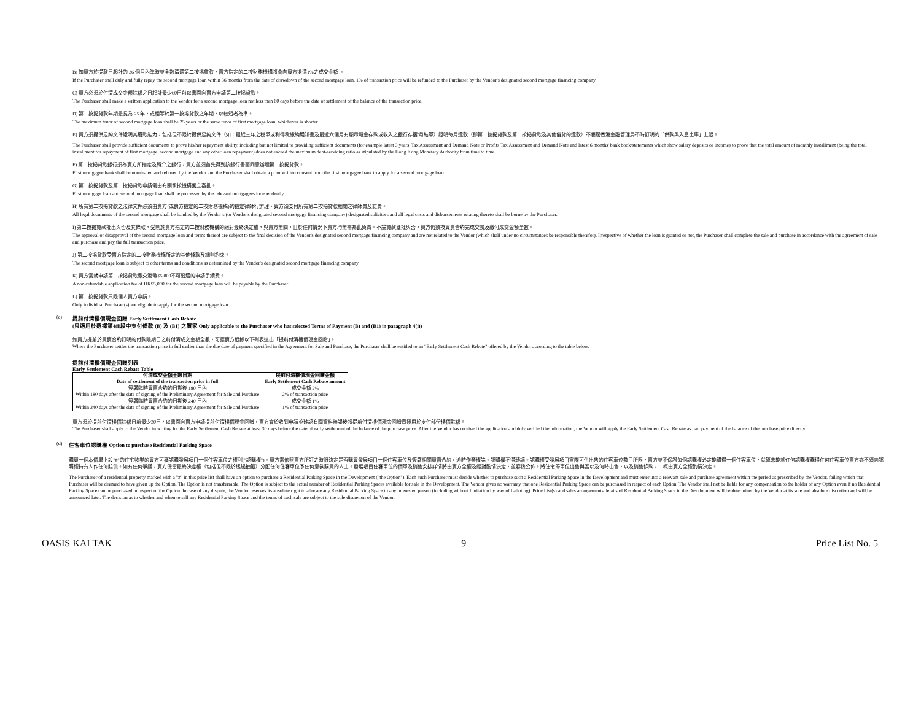B) 如買方於提款日起計的 36 個月內準時並全數清還第二按揭貸款，賣方指定的二按財務機構將會向買方退還1%之成交金額 。
If the Purchaser shall duly and fully repay the second mortgage loan within 36 months from the date of drawdown of the second mortgage loan, 1% of transaction price will be refunded to the Purchaser by the Vendor's designated second mortgage financing company.
C) 買方必須於付清成交金額餘額之日起計最少60日前以書面向賣方申請第二按揭貸款。
The Purchaser shall make a written application to the Vendor for a second mortgage loan not less than 60 days before the date of settlement of the balance of the transaction price.
D) 第二按揭貸款年期最長為 25 年，或相等於第一按揭貸款之年期，以較短者為準。
The maximum tenor of second mortgage loan shall be 25 years or the same tenor of first mortgage loan, whichever is shorter.
E) 買方須提供足夠文件證明其還款能力，包括但不限於提供足夠文件（如：最近三年之稅單或利得稅繳納通知書及最近六個月有顯示薪金存款或收入之銀行存摺/月結單）證明每月還款（即第一按揭貸款及第二按揭貸款及其他借貸的還款）不超過香港金融管理局不時訂明的「供款與入息比率」上限。
The Purchaser shall provide sufficient documents to prove his/her repayment ability, including but not limited to providing sufficient documents (for example latest 3 years' Tax Assessment and Demand Note or Profits Tax Assessment and Demand Note and latest 6 months' bank book/statements which show salary deposits or income) to prove that the total amount of monthly installment (being the total installment for repayment of first mortgage, second mortgage and any other loan repayment) does not exceed the maximum debt-servicing ratio as stipulated by the Hong Kong Monetary Authority from time to time.
F) 第一按揭貸款銀行須為賣方所指定及轉介之銀行，買方並須首先得到該銀行書面同意辦理第二按揭貸款。
First mortgagee bank shall be nominated and referred by the Vendor and the Purchaser shall obtain a prior written consent from the first mortgagee bank to apply for a second mortgage loan.
G) 第一按揭貸款及第二按揭貸款申請需由有關承按機構獨立審批。
First mortgage loan and second mortgage loan shall be processed by the relevant mortgagees independently.
H) 所有第二按揭貸款之法律文件必須由賣方(或賣方指定的二按財務機構)的指定律師行辦理，買方須支付所有第二按揭貸款相關之律師費及雜費。
All legal documents of the second mortgage shall be handled by the Vendor’s (or Vendor's designated second mortgage financing company) designated solicitors and all legal costs and disbursements relating thereto shall be borne by the Purchaser.
I) 第二按揭貸款批出與否及其條款，受制於賣方指定的二按財務機構的絕對最終決定權，與賣方無關，且於任何情況下賣方均無需為此負責。不論貸款獲批與否，買方仍須按買賣合約完成交易及繳付成交金額全數。
The approval or disapproval of the second mortgage loan and terms thereof are subject to the final decision of the Vendor's designated second mortgage financing company and are not related to the Vendor (which shall under no circumstances be responsible therefor). Irrespective of whether the loan is granted or not, the Purchaser shall complete the sale and purchase in accordance with the agreement of sale and purchase and pay the full transaction price.
J) 第二按揭貸款受賣方指定的二按財務機構所定的其他條款及細則約束。
The second mortgage loan is subject to other terms and conditions as determined by the Vendor's designated second mortgage financing company.
K) 買方需就申請第二按揭貸款繳交港幣$5,000不可退還的申請手續費。
A non-refundable application fee of HK$5,000 for the second mortgage loan will be payable by the Purchaser.
L) 第二按揭貸款只限個人買方申請。
Only individual Purchaser(s) are eligible to apply for the second mortgage loan.
(c) 提前付清樓價現金回贈 Early Settlement Cash Rebate
(只適用於選擇第4(i)段中支付條款 (B) 及 (B1) 之買家 Only applicable to the Purchaser who has selected Terms of Payment (B) and (B1) in paragraph 4(i))
如買方提前於買賣合約訂明的付款限期日之前付清成交金額全數，可獲賣方根據以下列表送出「提前付清樓價現金回贈」。
Where the Purchaser settles the transaction price in full earlier than the due date of payment specified in the Agreement for Sale and Purchase, the Purchaser shall be entitled to an "Early Settlement Cash Rebate" offered by the Vendor according to the table below.
提前付清樓價現金回贈列表
Early Settlement Cash Rebate Table
| 付清成交金額全數日期 Date of settlement of the transaction price in full | 提前付清樓價現金回贈金額 Early Settlement Cash Rebate amount |
| --- | --- |
| 簽署臨時買賣合約的日期後 180 日內 Within 180 days after the date of signing of the Preliminary Agreement for Sale and Purchase | 成交金額 2% 2% of transaction price |
| 簽署臨時買賣合約的日期後 240 日內 Within 240 days after the date of signing of the Preliminary Agreement for Sale and Purchase | 成交金額 1% 1% of transaction price |
買方須於提前付清樓價餘額日前最少30日，以書面向賣方申請提前付清樓價現金回贈，賣方會於收到申請並確認有關資料無誤後將提前付清樓價現金回贈直接用於支付部份樓價餘額。
The Purchaser shall apply to the Vendor in writing for the Early Settlement Cash Rebate at least 30 days before the date of early settlement of the balance of the purchase price. After the Vendor has received the application and duly verified the information, the Vendor will apply the Early Settlement Cash Rebate as part payment of the balance of the purchase price directly.
(d) 住客車位認購權 Option to purchase Residential Parking Space
購買一個本價單上設"#"的住宅物業的買方可獲認購發展項目一個住客車位之權利("認購權")。買方需依照賣方所訂之時限決定是否購買發展項目一個住客車位及簽署相關買賣合約，逾時作棄權論。認購權不得轉讓。認購權受發展項目實際可供出售的住客車位數目所限，賣方並不保證每個認購權必定能購得一個住客車位，就算未能就任何認購權購得任何住客車位賣方亦不須向認購權持有人作任何賠償。如有任何爭議，賣方保留最終決定權（包括但不限於透過抽籤）分配任何住客車位予任何意欲購買的人士。發展項目住客車位的價單及銷售安排詳情將由賣方全權及絕對酌情決定，並容後公佈。將住宅停車位出售與否以及何時出售，以及銷售條款，一概由賣方全權酌情決定。
The Purchaser of a residential property marked with a "#" in this price list shall have an option to purchase a Residential Parking Space in the Development ("the Option"). Each such Purchaser must decide whether to purchase such a Residential Parking Space in the Development and must enter into a relevant sale and purchase agreement within the period as prescribed by the Vendor, failing which that Purchaser will be deemed to have given up the Option. The Option is not transferrable. The Option is subject to the actual number of Residential Parking Spaces available for sale in the Development. The Vendor gives no warranty that one Residential Parking Space can be purchased in respect of each Option. The Vendor shall not be liable for any compensation to the holder of any Option even if no Residential Parking Space can be purchased in respect of the Option. In case of any dispute, the Vendor reserves its absolute right to allocate any Residential Parking Space to any interested person (including without limitation by way of balloting). Price List(s) and sales arrangements details of Residential Parking Space in the Development will be determined by the Vendor at its sole and absolute discretion and will be announced later. The decision as to whether and when to sell any Residential Parking Space and the terms of such sale are subject to the sole discretion of the Vendor.
OASIS KAI TAK 9 Price List No. 5